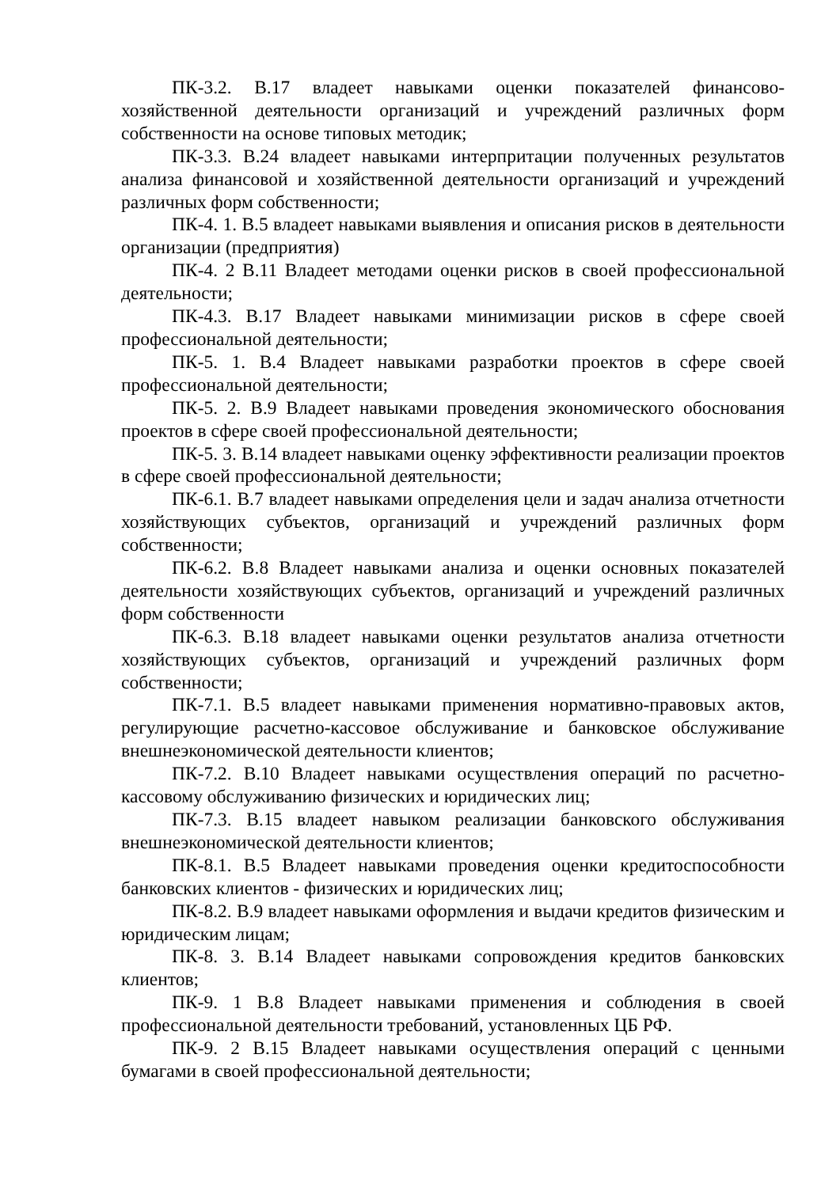ПК-3.2. В.17 владеет навыками оценки показателей финансово-хозяйственной деятельности организаций и учреждений различных форм собственности на основе типовых методик;
ПК-3.3. В.24 владеет навыками интерпритации полученных результатов анализа финансовой и хозяйственной деятельности организаций и учреждений различных форм собственности;
ПК-4. 1. В.5 владеет навыками выявления и описания рисков в деятельности организации (предприятия)
ПК-4. 2 В.11 Владеет методами оценки рисков в своей профессиональной деятельности;
ПК-4.3. В.17 Владеет навыками минимизации рисков в сфере своей профессиональной деятельности;
ПК-5. 1. В.4 Владеет навыками разработки проектов в сфере своей профессиональной деятельности;
ПК-5. 2. В.9 Владеет навыками проведения экономического обоснования проектов в сфере своей профессиональной деятельности;
ПК-5. 3. В.14 владеет навыками оценку эффективности реализации проектов в сфере своей профессиональной деятельности;
ПК-6.1. В.7 владеет навыками определения цели и задач анализа отчетности хозяйствующих субъектов, организаций и учреждений различных форм собственности;
ПК-6.2. В.8 Владеет навыками анализа и оценки основных показателей деятельности хозяйствующих субъектов, организаций и учреждений различных форм собственности
ПК-6.3. В.18 владеет навыками оценки результатов анализа отчетности хозяйствующих субъектов, организаций и учреждений различных форм собственности;
ПК-7.1. В.5 владеет навыками применения нормативно-правовых актов, регулирующие расчетно-кассовое обслуживание и банковское обслуживание внешнеэкономической деятельности клиентов;
ПК-7.2. В.10 Владеет навыками осуществления операций по расчетно-кассовому обслуживанию физических и юридических лиц;
ПК-7.3. В.15 владеет навыком реализации банковского обслуживания внешнеэкономической деятельности клиентов;
ПК-8.1. В.5 Владеет навыками проведения оценки кредитоспособности банковских клиентов - физических и юридических лиц;
ПК-8.2. В.9 владеет навыками оформления и выдачи кредитов физическим и юридическим лицам;
ПК-8. 3. В.14 Владеет навыками сопровождения кредитов банковских клиентов;
ПК-9. 1 В.8 Владеет навыками применения и соблюдения в своей профессиональной деятельности требований, установленных ЦБ РФ.
ПК-9. 2 В.15 Владеет навыками осуществления операций с ценными бумагами в своей профессиональной деятельности;